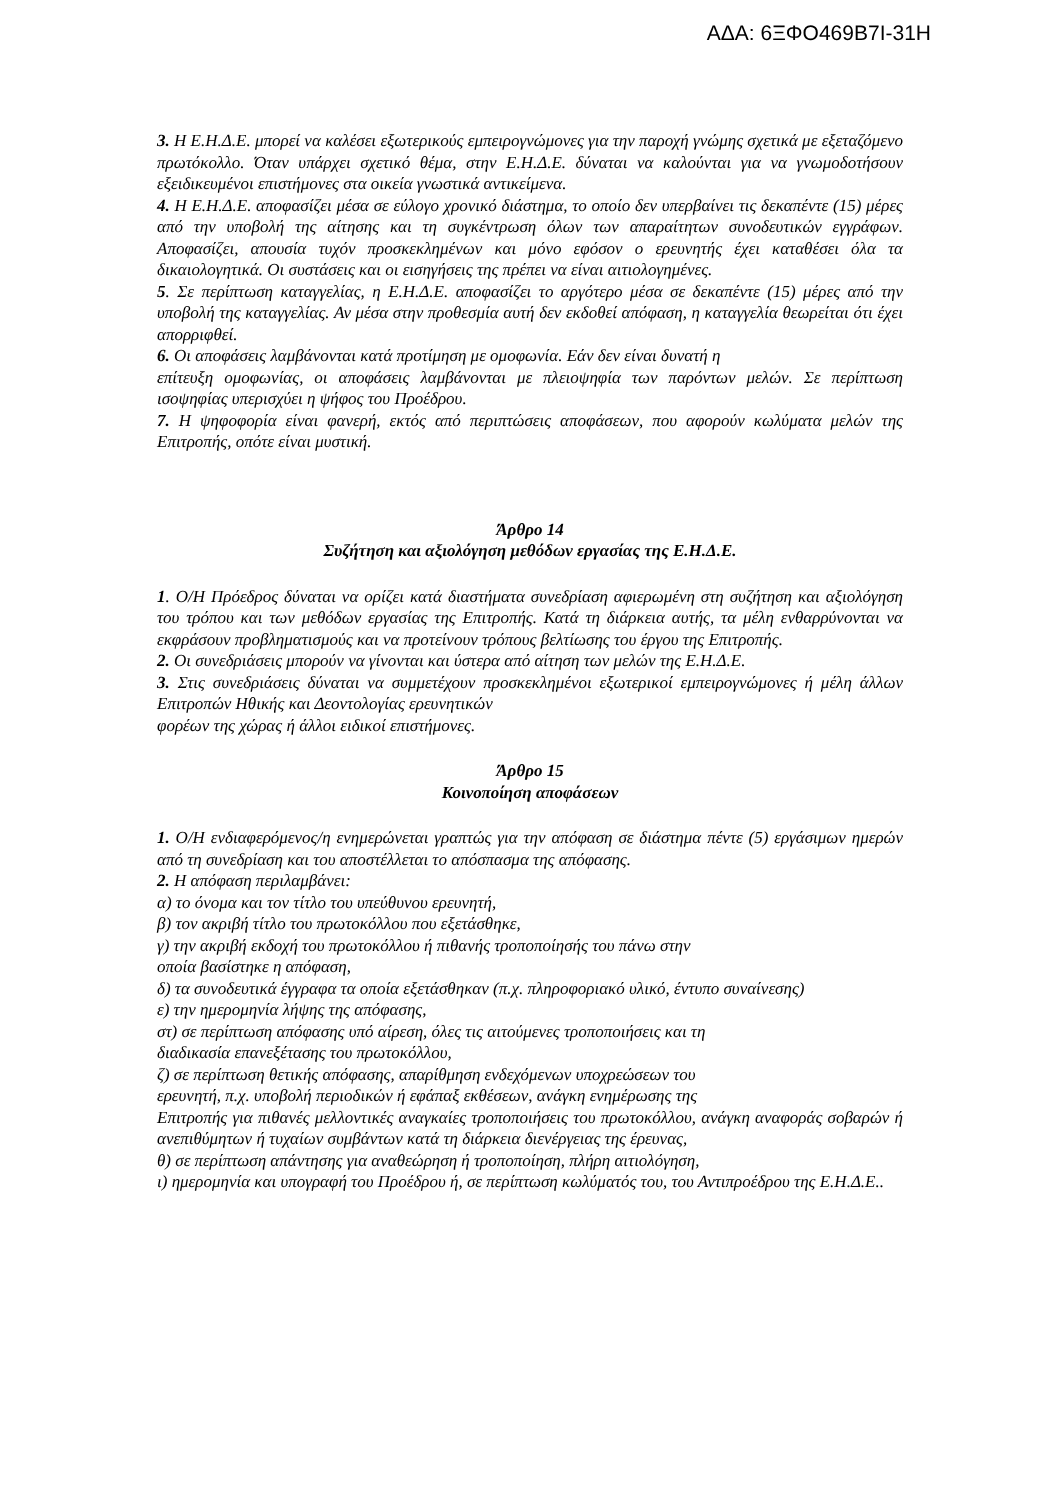ΑΔΑ: 6ΞΦΟ469Β7Ι-31Η
3. Η Ε.Η.Δ.Ε. μπορεί να καλέσει εξωτερικούς εμπειρογνώμονες για την παροχή γνώμης σχετικά με εξεταζόμενο πρωτόκολλο. Όταν υπάρχει σχετικό θέμα, στην Ε.Η.Δ.Ε. δύναται να καλούνται για να γνωμοδοτήσουν εξειδικευμένοι επιστήμονες στα οικεία γνωστικά αντικείμενα.
4. Η Ε.Η.Δ.Ε. αποφασίζει μέσα σε εύλογο χρονικό διάστημα, το οποίο δεν υπερβαίνει τις δεκαπέντε (15) μέρες από την υποβολή της αίτησης και τη συγκέντρωση όλων των απαραίτητων συνοδευτικών εγγράφων. Αποφασίζει, απουσία τυχόν προσκεκλημένων και μόνο εφόσον ο ερευνητής έχει καταθέσει όλα τα δικαιολογητικά. Οι συστάσεις και οι εισηγήσεις της πρέπει να είναι αιτιολογημένες.
5. Σε περίπτωση καταγγελίας, η Ε.Η.Δ.Ε. αποφασίζει το αργότερο μέσα σε δεκαπέντε (15) μέρες από την υποβολή της καταγγελίας. Αν μέσα στην προθεσμία αυτή δεν εκδοθεί απόφαση, η καταγγελία θεωρείται ότι έχει απορριφθεί.
6. Οι αποφάσεις λαμβάνονται κατά προτίμηση με ομοφωνία. Εάν δεν είναι δυνατή η
επίτευξη ομοφωνίας, οι αποφάσεις λαμβάνονται με πλειοψηφία των παρόντων μελών. Σε περίπτωση ισοψηφίας υπερισχύει η ψήφος του Προέδρου.
7. Η ψηφοφορία είναι φανερή, εκτός από περιπτώσεις αποφάσεων, που αφορούν κωλύματα μελών της Επιτροπής, οπότε είναι μυστική.
Άρθρο 14
Συζήτηση και αξιολόγηση μεθόδων εργασίας της Ε.Η.Δ.Ε.
1. Ο/Η Πρόεδρος δύναται να ορίζει κατά διαστήματα συνεδρίαση αφιερωμένη στη συζήτηση και αξιολόγηση του τρόπου και των μεθόδων εργασίας της Επιτροπής. Κατά τη διάρκεια αυτής, τα μέλη ενθαρρύνονται να εκφράσουν προβληματισμούς και να προτείνουν τρόπους βελτίωσης του έργου της Επιτροπής.
2. Οι συνεδριάσεις μπορούν να γίνονται και ύστερα από αίτηση των μελών της Ε.Η.Δ.Ε.
3. Στις συνεδριάσεις δύναται να συμμετέχουν προσκεκλημένοι εξωτερικοί εμπειρογνώμονες ή μέλη άλλων Επιτροπών Ηθικής και Δεοντολογίας ερευνητικών
φορέων της χώρας ή άλλοι ειδικοί επιστήμονες.
Άρθρο 15
Κοινοποίηση αποφάσεων
1. Ο/Η ενδιαφερόμενος/η ενημερώνεται γραπτώς για την απόφαση σε διάστημα πέντε (5) εργάσιμων ημερών από τη συνεδρίαση και του αποστέλλεται το απόσπασμα της απόφασης.
2. Η απόφαση περιλαμβάνει:
α) το όνομα και τον τίτλο του υπεύθυνου ερευνητή,
β) τον ακριβή τίτλο του πρωτοκόλλου που εξετάσθηκε,
γ) την ακριβή εκδοχή του πρωτοκόλλου ή πιθανής τροποποίησής του πάνω στην
οποία βασίστηκε η απόφαση,
δ) τα συνοδευτικά έγγραφα τα οποία εξετάσθηκαν (π.χ. πληροφοριακό υλικό, έντυπο συναίνεσης)
ε) την ημερομηνία λήψης της απόφασης,
στ) σε περίπτωση απόφασης υπό αίρεση, όλες τις αιτούμενες τροποποιήσεις και τη
διαδικασία επανεξέτασης του πρωτοκόλλου,
ζ) σε περίπτωση θετικής απόφασης, απαρίθμηση ενδεχόμενων υποχρεώσεων του
ερευνητή, π.χ. υποβολή περιοδικών ή εφάπαξ εκθέσεων, ανάγκη ενημέρωσης της
Επιτροπής για πιθανές μελλοντικές αναγκαίες τροποποιήσεις του πρωτοκόλλου, ανάγκη αναφοράς σοβαρών ή ανεπιθύμητων ή τυχαίων συμβάντων κατά τη διάρκεια διενέργειας της έρευνας,
θ) σε περίπτωση απάντησης για αναθεώρηση ή τροποποίηση, πλήρη αιτιολόγηση,
ι) ημερομηνία και υπογραφή του Προέδρου ή, σε περίπτωση κωλύματός του, του Αντιπροέδρου της Ε.Η.Δ.Ε..